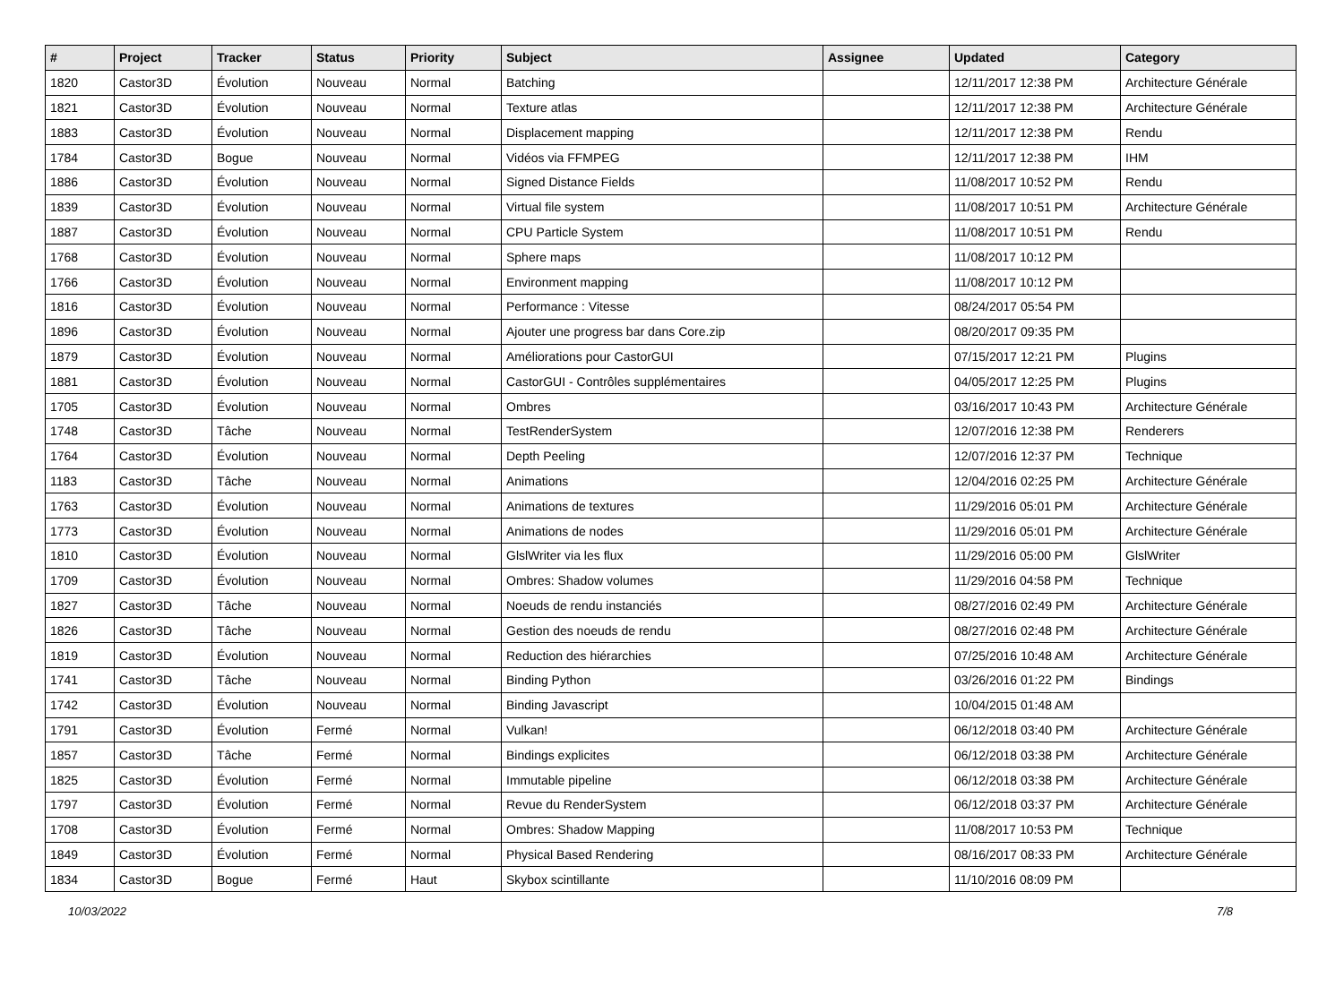| # | Project | Tracker | Status | Priority | Subject | Assignee | Updated | Category |
| --- | --- | --- | --- | --- | --- | --- | --- | --- |
| 1820 | Castor3D | Évolution | Nouveau | Normal | Batching | | 12/11/2017 12:38 PM | Architecture Générale |
| 1821 | Castor3D | Évolution | Nouveau | Normal | Texture atlas | | 12/11/2017 12:38 PM | Architecture Générale |
| 1883 | Castor3D | Évolution | Nouveau | Normal | Displacement mapping | | 12/11/2017 12:38 PM | Rendu |
| 1784 | Castor3D | Bogue | Nouveau | Normal | Vidéos via FFMPEG | | 12/11/2017 12:38 PM | IHM |
| 1886 | Castor3D | Évolution | Nouveau | Normal | Signed Distance Fields | | 11/08/2017 10:52 PM | Rendu |
| 1839 | Castor3D | Évolution | Nouveau | Normal | Virtual file system | | 11/08/2017 10:51 PM | Architecture Générale |
| 1887 | Castor3D | Évolution | Nouveau | Normal | CPU Particle System | | 11/08/2017 10:51 PM | Rendu |
| 1768 | Castor3D | Évolution | Nouveau | Normal | Sphere maps | | 11/08/2017 10:12 PM | |
| 1766 | Castor3D | Évolution | Nouveau | Normal | Environment mapping | | 11/08/2017 10:12 PM | |
| 1816 | Castor3D | Évolution | Nouveau | Normal | Performance : Vitesse | | 08/24/2017 05:54 PM | |
| 1896 | Castor3D | Évolution | Nouveau | Normal | Ajouter une progress bar dans Core.zip | | 08/20/2017 09:35 PM | |
| 1879 | Castor3D | Évolution | Nouveau | Normal | Améliorations pour CastorGUI | | 07/15/2017 12:21 PM | Plugins |
| 1881 | Castor3D | Évolution | Nouveau | Normal | CastorGUI - Contrôles supplémentaires | | 04/05/2017 12:25 PM | Plugins |
| 1705 | Castor3D | Évolution | Nouveau | Normal | Ombres | | 03/16/2017 10:43 PM | Architecture Générale |
| 1748 | Castor3D | Tâche | Nouveau | Normal | TestRenderSystem | | 12/07/2016 12:38 PM | Renderers |
| 1764 | Castor3D | Évolution | Nouveau | Normal | Depth Peeling | | 12/07/2016 12:37 PM | Technique |
| 1183 | Castor3D | Tâche | Nouveau | Normal | Animations | | 12/04/2016 02:25 PM | Architecture Générale |
| 1763 | Castor3D | Évolution | Nouveau | Normal | Animations de textures | | 11/29/2016 05:01 PM | Architecture Générale |
| 1773 | Castor3D | Évolution | Nouveau | Normal | Animations de nodes | | 11/29/2016 05:01 PM | Architecture Générale |
| 1810 | Castor3D | Évolution | Nouveau | Normal | GlslWriter via les flux | | 11/29/2016 05:00 PM | GlslWriter |
| 1709 | Castor3D | Évolution | Nouveau | Normal | Ombres: Shadow volumes | | 11/29/2016 04:58 PM | Technique |
| 1827 | Castor3D | Tâche | Nouveau | Normal | Noeuds de rendu instanciés | | 08/27/2016 02:49 PM | Architecture Générale |
| 1826 | Castor3D | Tâche | Nouveau | Normal | Gestion des noeuds de rendu | | 08/27/2016 02:48 PM | Architecture Générale |
| 1819 | Castor3D | Évolution | Nouveau | Normal | Reduction des hiérarchies | | 07/25/2016 10:48 AM | Architecture Générale |
| 1741 | Castor3D | Tâche | Nouveau | Normal | Binding Python | | 03/26/2016 01:22 PM | Bindings |
| 1742 | Castor3D | Évolution | Nouveau | Normal | Binding Javascript | | 10/04/2015 01:48 AM | |
| 1791 | Castor3D | Évolution | Fermé | Normal | Vulkan! | | 06/12/2018 03:40 PM | Architecture Générale |
| 1857 | Castor3D | Tâche | Fermé | Normal | Bindings explicites | | 06/12/2018 03:38 PM | Architecture Générale |
| 1825 | Castor3D | Évolution | Fermé | Normal | Immutable pipeline | | 06/12/2018 03:38 PM | Architecture Générale |
| 1797 | Castor3D | Évolution | Fermé | Normal | Revue du RenderSystem | | 06/12/2018 03:37 PM | Architecture Générale |
| 1708 | Castor3D | Évolution | Fermé | Normal | Ombres: Shadow Mapping | | 11/08/2017 10:53 PM | Technique |
| 1849 | Castor3D | Évolution | Fermé | Normal | Physical Based Rendering | | 08/16/2017 08:33 PM | Architecture Générale |
| 1834 | Castor3D | Bogue | Fermé | Haut | Skybox scintillante | | 11/10/2016 08:09 PM | |
10/03/2022 7/8